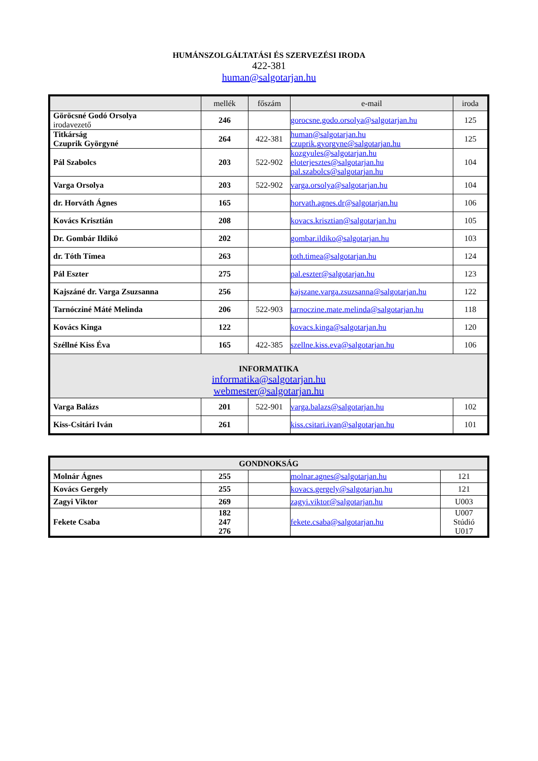HUMÁNSZOLGÁLTATÁSI ÉS SZERVEZÉSI IRODA
422-381
human@salgotarjan.hu
| | mellék | főszám | e-mail | iroda |
| --- | --- | --- | --- | --- |
| Göröcsné Godó Orsolya irodavezető | 246 | | gorocsne.godo.orsolya@salgotarjan.hu | 125 |
| Titkárság Czuprik Györgyné | 264 | 422-381 | human@salgotarjan.hu czuprik.gyorgyne@salgotarjan.hu | 125 |
| Pál Szabolcs | 203 | 522-902 | kozgyules@salgotarjan.hu eloterjesztes@salgotarjan.hu pal.szabolcs@salgotarjan.hu | 104 |
| Varga Orsolya | 203 | 522-902 | varga.orsolya@salgotarjan.hu | 104 |
| dr. Horváth Ágnes | 165 | | horvath.agnes.dr@salgotarjan.hu | 106 |
| Kovács Krisztián | 208 | | kovacs.krisztian@salgotarjan.hu | 105 |
| Dr. Gombár Ildikó | 202 | | gombar.ildiko@salgotarjan.hu | 103 |
| dr. Tóth Tímea | 263 | | toth.timea@salgotarjan.hu | 124 |
| Pál Eszter | 275 | | pal.eszter@salgotarjan.hu | 123 |
| Kajszáné dr. Varga Zsuzsanna | 256 | | kajszane.varga.zsuzsanna@salgotarjan.hu | 122 |
| Tarnócziné Máté Melinda | 206 | 522-903 | tarnoczine.mate.melinda@salgotarjan.hu | 118 |
| Kovács Kinga | 122 | | kovacs.kinga@salgotarjan.hu | 120 |
| Széllné Kiss Éva | 165 | 422-385 | szellne.kiss.eva@salgotarjan.hu | 106 |
| INFORMATIKA informatika@salgotarjan.hu webmester@salgotarjan.hu | | | | |
| Varga Balázs | 201 | 522-901 | varga.balazs@salgotarjan.hu | 102 |
| Kiss-Csitári Iván | 261 | | kiss.csitari.ivan@salgotarjan.hu | 101 |
| GONDNOKSÁG | | | | |
| --- | --- | --- | --- | --- |
| Molnár Ágnes | 255 | | molnar.agnes@salgotarjan.hu | 121 |
| Kovács Gergely | 255 | | kovacs.gergely@salgotarjan.hu | 121 |
| Zagyi Viktor | 269 | | zagyi.viktor@salgotarjan.hu | U003 |
| Fekete Csaba | 182 247 276 | | fekete.csaba@salgotarjan.hu | U007 Stúdió U017 |